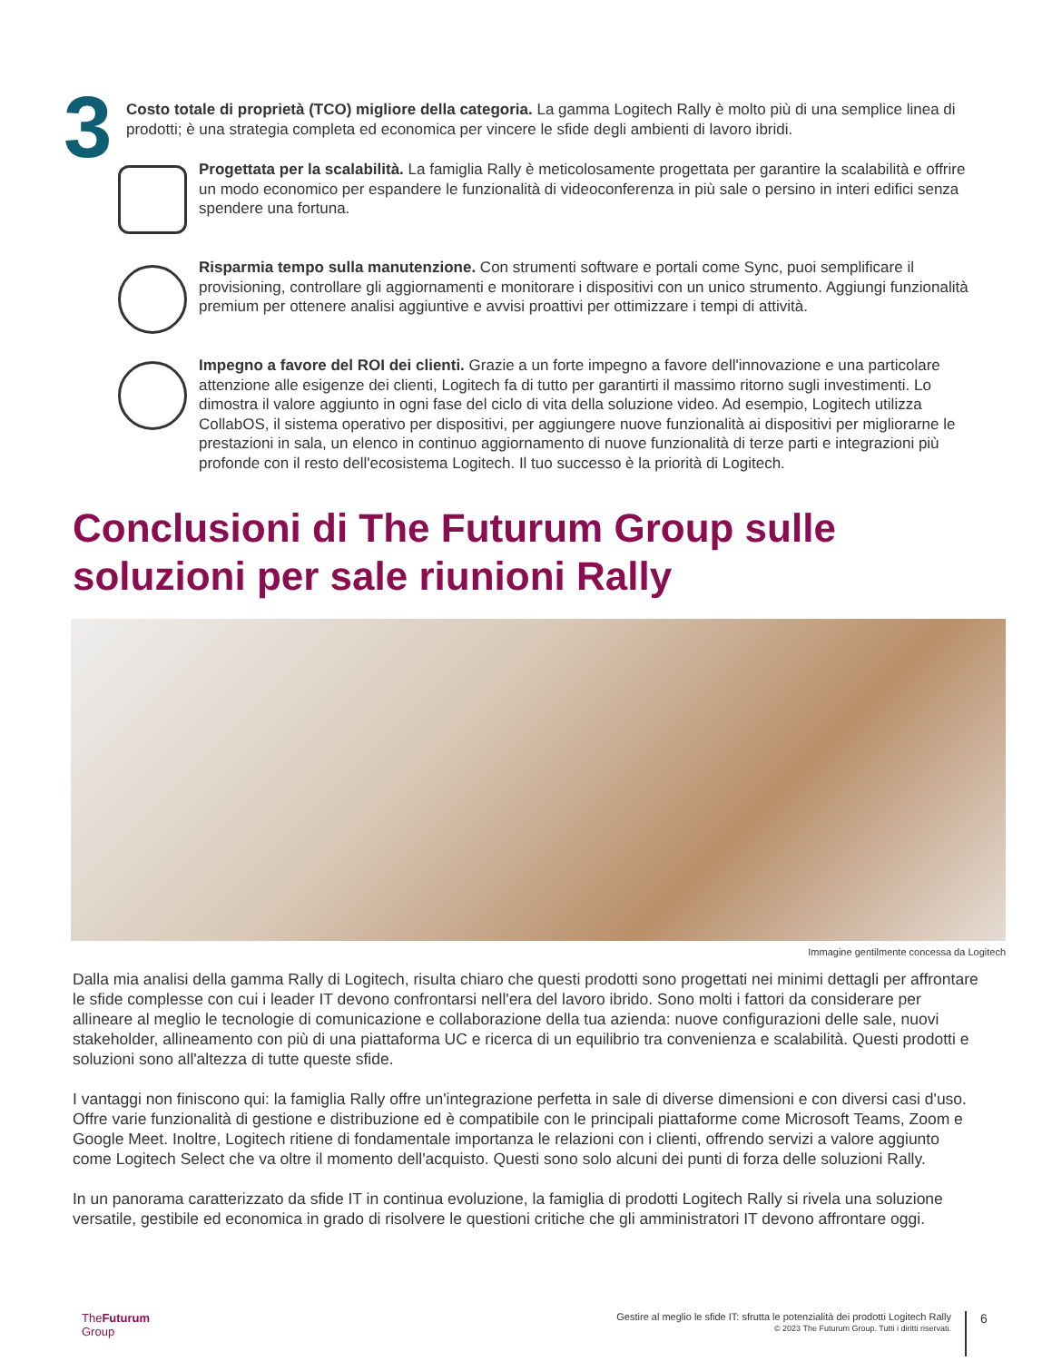3
Costo totale di proprietà (TCO) migliore della categoria. La gamma Logitech Rally è molto più di una semplice linea di prodotti; è una strategia completa ed economica per vincere le sfide degli ambienti di lavoro ibridi.
Progettata per la scalabilità. La famiglia Rally è meticolosamente progettata per garantire la scalabilità e offrire un modo economico per espandere le funzionalità di videoconferenza in più sale o persino in interi edifici senza spendere una fortuna.
Risparmia tempo sulla manutenzione. Con strumenti software e portali come Sync, puoi semplificare il provisioning, controllare gli aggiornamenti e monitorare i dispositivi con un unico strumento. Aggiungi funzionalità premium per ottenere analisi aggiuntive e avvisi proattivi per ottimizzare i tempi di attività.
Impegno a favore del ROI dei clienti. Grazie a un forte impegno a favore dell'innovazione e una particolare attenzione alle esigenze dei clienti, Logitech fa di tutto per garantirti il massimo ritorno sugli investimenti. Lo dimostra il valore aggiunto in ogni fase del ciclo di vita della soluzione video. Ad esempio, Logitech utilizza CollabOS, il sistema operativo per dispositivi, per aggiungere nuove funzionalità ai dispositivi per migliorarne le prestazioni in sala, un elenco in continuo aggiornamento di nuove funzionalità di terze parti e integrazioni più profonde con il resto dell'ecosistema Logitech. Il tuo successo è la priorità di Logitech.
Conclusioni di The Futurum Group sulle soluzioni per sale riunioni Rally
Immagine gentilmente concessa da Logitech
Dalla mia analisi della gamma Rally di Logitech, risulta chiaro che questi prodotti sono progettati nei minimi dettagli per affrontare le sfide complesse con cui i leader IT devono confrontarsi nell'era del lavoro ibrido. Sono molti i fattori da considerare per allineare al meglio le tecnologie di comunicazione e collaborazione della tua azienda: nuove configurazioni delle sale, nuovi stakeholder, allineamento con più di una piattaforma UC e ricerca di un equilibrio tra convenienza e scalabilità. Questi prodotti e soluzioni sono all'altezza di tutte queste sfide.
I vantaggi non finiscono qui: la famiglia Rally offre un'integrazione perfetta in sale di diverse dimensioni e con diversi casi d'uso. Offre varie funzionalità di gestione e distribuzione ed è compatibile con le principali piattaforme come Microsoft Teams, Zoom e Google Meet. Inoltre, Logitech ritiene di fondamentale importanza le relazioni con i clienti, offrendo servizi a valore aggiunto come Logitech Select che va oltre il momento dell'acquisto. Questi sono solo alcuni dei punti di forza delle soluzioni Rally.
In un panorama caratterizzato da sfide IT in continua evoluzione, la famiglia di prodotti Logitech Rally si rivela una soluzione versatile, gestibile ed economica in grado di risolvere le questioni critiche che gli amministratori IT devono affrontare oggi.
TheFuturum
Group
Gestire al meglio le sfide IT: sfrutta le potenzialità dei prodotti Logitech Rally
© 2023 The Futurum Group. Tutti i diritti riservati.
6